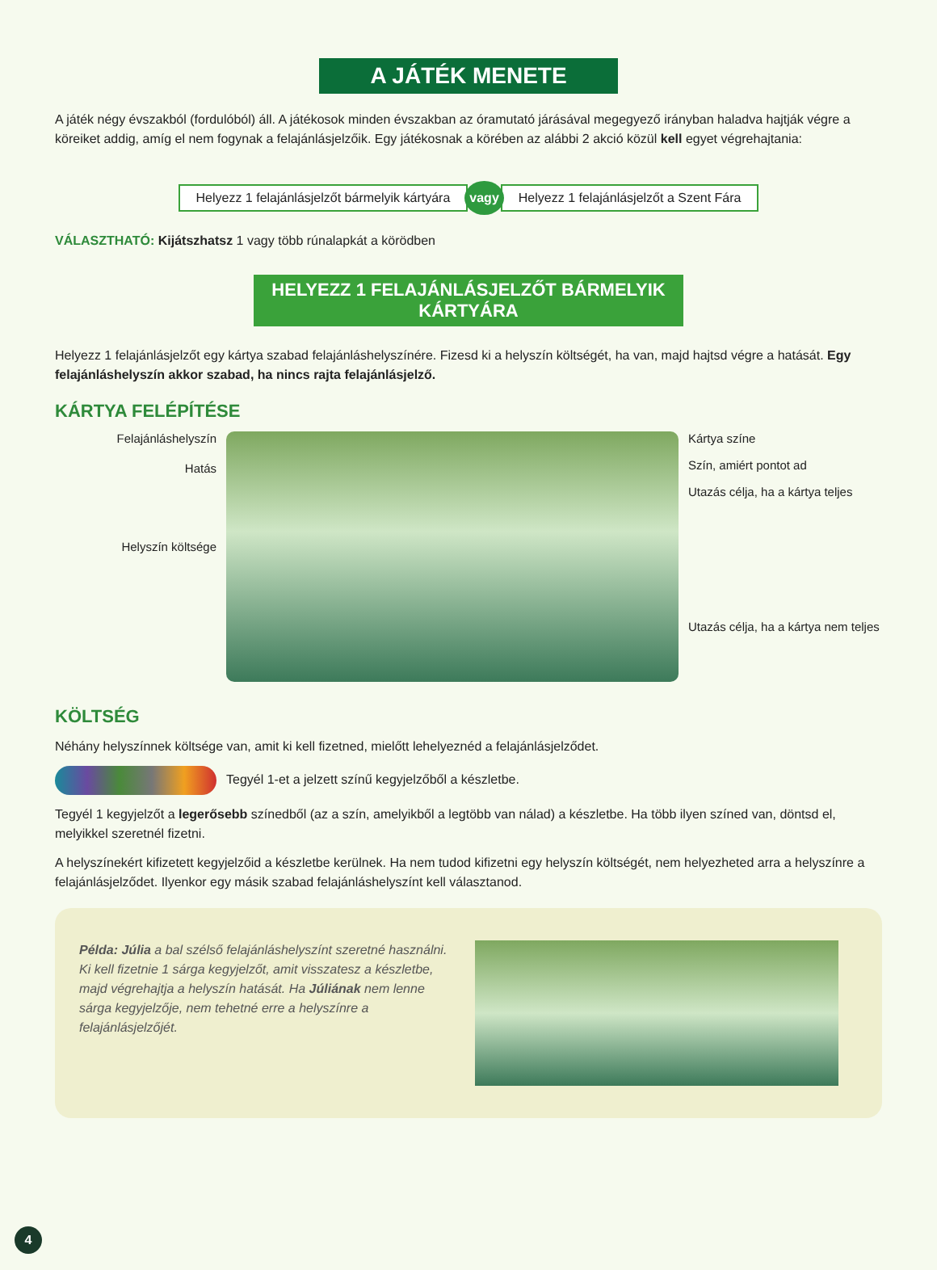A JÁTÉK MENETE
A játék négy évszakból (fordulóból) áll. A játékosok minden évszakban az óramutató járásával megegyező irányban haladva hajtják végre a köreiket addig, amíg el nem fogynak a felajánlásjelzőik. Egy játékosnak a körében az alábbi 2 akció közül kell egyet végrehajtania:
Helyezz 1 felajánlásjelzőt bármelyik kártyára vagy Helyezz 1 felajánlásjelzőt a Szent Fára
VÁLASZTHATÓ: Kijátszhatsz 1 vagy több rúnalapkát a körödben
HELYEZZ 1 FELAJÁNLÁSJELZŐT BÁRMELYIK KÁRTYÁRA
Helyezz 1 felajánlásjelzőt egy kártya szabad felajánláshelyszínére. Fizesd ki a helyszín költségét, ha van, majd hajtsd végre a hatását. Egy felajánláshelyszín akkor szabad, ha nincs rajta felajánlásjelző.
KÁRTYA FELÉPÍTÉSE
Felajánláshelyszín
Hatás
Helyszín költsége
Kártya színe
Szín, amiért pontot ad
Utazás célja, ha a kártya teljes
Utazás célja, ha a kártya nem teljes
KÖLTSÉG
Néhány helyszínnek költsége van, amit ki kell fizetned, mielőtt lehelyeznéd a felajánlásjelződet.
Tegyél 1-et a jelzett színű kegyjelzőből a készletbe.
Tegyél 1 kegyjelzőt a legerősebb színedből (az a szín, amelyikből a legtöbb van nálad) a készletbe. Ha több ilyen színed van, döntsd el, melyikkel szeretnél fizetni.
A helyszínekért kifizetett kegyjelzőid a készletbe kerülnek. Ha nem tudod kifizetni egy helyszín költségét, nem helyezheted arra a helyszínre a felajánlásjelződet. Ilyenkor egy másik szabad felajánláshelyszínt kell választanod.
Példa: Júlia a bal szélső felajánláshelyszínt szeretné használni. Ki kell fizetnie 1 sárga kegyjelzőt, amit visszatesz a készletbe, majd végrehajtja a helyszín hatását. Ha Júliának nem lenne sárga kegyjelzője, nem tehetné erre a helyszínre a felajánlásjelzőjét.
4